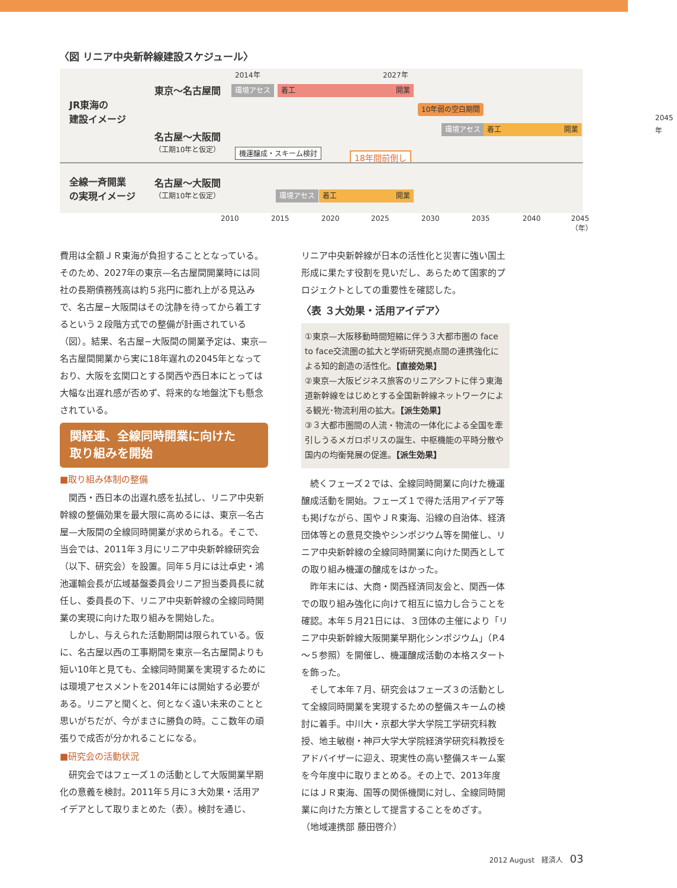〈図 リニア中央新幹線建設スケジュール〉
JR東海の
建設イメージ
東京～名古屋間
名古屋～大阪間
（工期10年と仮定）
全線一斉開業
の実現イメージ
名古屋～大阪間
（工期10年と仮定）
2014年 2027年
環境アセス 着工 開業
10年弱の空白期間
2045年
環境アセス 着工 開業
機運醸成・スキーム検討 18年間前倒し
環境アセス 着工 開業
2010 2015 2020 2025 2030 2035 2040 2045（年）
費用は全額ＪＲ東海が負担することとなっている。そのため、2027年の東京—名古屋間開業時には同社の長期債務残高は約５兆円に膨れ上がる見込みで、名古屋−大阪間はその沈静を待ってから着工するという２段階方式での整備が計画されている（図）。結果、名古屋−大阪間の開業予定は、東京—名古屋間開業から実に18年遅れの2045年となっており、大阪を玄関口とする関西や西日本にとっては大幅な出遅れ感が否めず、将来的な地盤沈下も懸念されている。
関経連、全線同時開業に向けた
取り組みを開始
■取り組み体制の整備
関西・西日本の出遅れ感を払拭し、リニア中央新幹線の整備効果を最大限に高めるには、東京—名古屋—大阪間の全線同時開業が求められる。そこで、当会では、2011年３月にリニア中央新幹線研究会（以下、研究会）を設置。同年５月には辻卓史・鴻池運輸会長が広域基盤委員会リニア担当委員長に就任し、委員長の下、リニア中央新幹線の全線同時開業の実現に向けた取り組みを開始した。
しかし、与えられた活動期間は限られている。仮に、名古屋以西の工事期間を東京—名古屋間よりも短い10年と見ても、全線同時開業を実現するためには環境アセスメントを2014年には開始する必要がある。リニアと聞くと、何となく遠い未来のことと思いがちだが、今がまさに勝負の時。ここ数年の頑張りで成否が分かれることになる。
■研究会の活動状況
研究会ではフェーズ１の活動として大阪開業早期化の意義を検討。2011年５月に３大効果・活用アイデアとして取りまとめた（表）。検討を通じ、
リニア中央新幹線が日本の活性化と災害に強い国土形成に果たす役割を見いだし、あらためて国家的プロジェクトとしての重要性を確認した。
〈表 ３大効果・活用アイデア〉
①東京—大阪移動時間短縮に伴う３大都市圏の face to face交流圏の拡大と学術研究拠点間の連携強化による知的創造の活性化。【直接効果】
②東京—大阪ビジネス旅客のリニアシフトに伴う東海道新幹線をはじめとする全国新幹線ネットワークによる観光･物流利用の拡大。【派生効果】
③３大都市圏間の人流・物流の一体化による全国を牽引しうるメガロポリスの誕生、中枢機能の平時分散や国内の均衡発展の促進。【派生効果】
続くフェーズ２では、全線同時開業に向けた機運醸成活動を開始。フェーズ１で得た活用アイデア等も掲げながら、国やＪＲ東海、沿線の自治体、経済団体等との意見交換やシンポジウム等を開催し、リニア中央新幹線の全線同時開業に向けた関西としての取り組み機運の醸成をはかった。
昨年末には、大商・関西経済同友会と、関西一体での取り組み強化に向けて相互に協力し合うことを確認。本年５月21日には、３団体の主催により「リニア中央新幹線大阪開業早期化シンポジウム」（P.4～５参照）を開催し、機運醸成活動の本格スタートを飾った。
そして本年７月、研究会はフェーズ３の活動として全線同時開業を実現するための整備スキームの検討に着手。中川大・京都大学大学院工学研究科教授、地主敏樹・神戸大学大学院経済学研究科教授をアドバイザーに迎え、現実性の高い整備スキーム案を今年度中に取りまとめる。その上で、2013年度にはＪＲ東海、国等の関係機関に対し、全線同時開業に向けた方策として提言することをめざす。　　　（地域連携部 藤田啓介）
2012 August　経済人　03